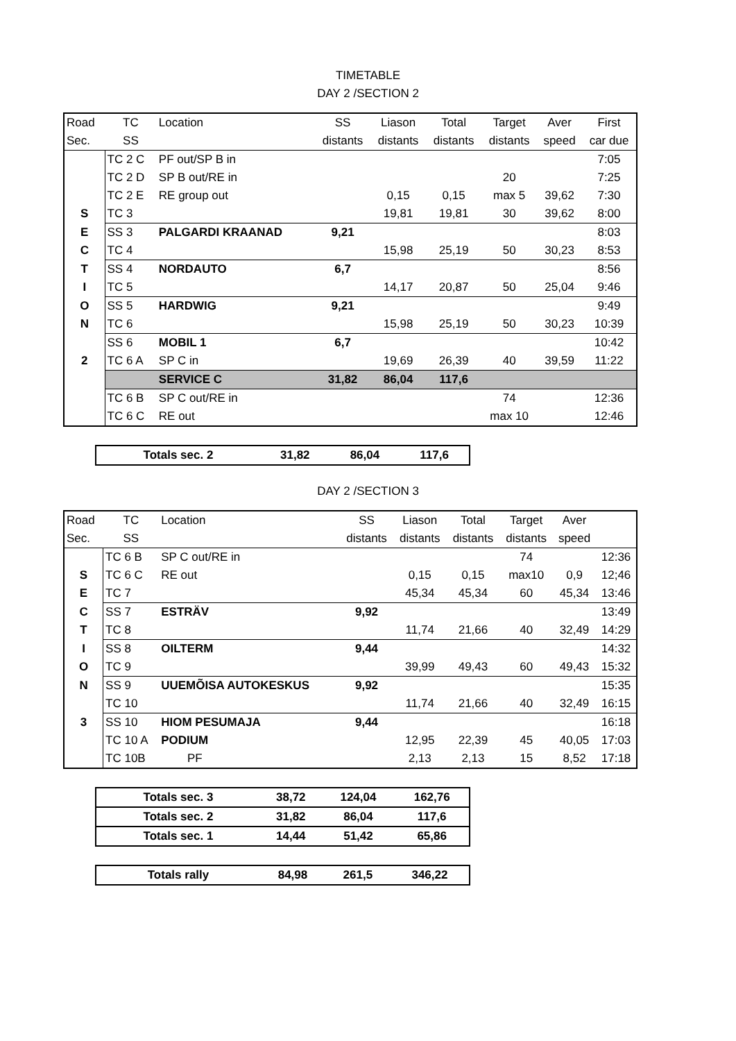TIMETABLE
DAY 2 /SECTION 2
| Road | TC | Location | SS | Liason | Total | Target | Aver | First |
| --- | --- | --- | --- | --- | --- | --- | --- | --- |
| Sec. | SS | | distants | distants | distants | distants | speed | car due |
| | TC 2 C | PF out/SP B in | | | | | | 7:05 |
| | TC 2 D | SP B out/RE in | | | | 20 | | 7:25 |
| | TC 2 E | RE group out | | 0,15 | 0,15 | max 5 | 39,62 | 7:30 |
| S | TC 3 | | | 19,81 | 19,81 | 30 | 39,62 | 8:00 |
| E | SS 3 | PALGARDI KRAANAD | 9,21 | | | | | 8:03 |
| C | TC 4 | | | 15,98 | 25,19 | 50 | 30,23 | 8:53 |
| T | SS 4 | NORDAUTO | 6,7 | | | | | 8:56 |
| I | TC 5 | | | 14,17 | 20,87 | 50 | 25,04 | 9:46 |
| O | SS 5 | HARDWIG | 9,21 | | | | | 9:49 |
| N | TC 6 | | | 15,98 | 25,19 | 50 | 30,23 | 10:39 |
| | SS 6 | MOBIL 1 | 6,7 | | | | | 10:42 |
| 2 | TC 6 A | SP C in | | 19,69 | 26,39 | 40 | 39,59 | 11:22 |
| | | SERVICE C | 31,82 | 86,04 | 117,6 | | | |
| | TC 6 B | SP C out/RE in | | | | 74 | | 12:36 |
| | TC 6 C | RE out | | | | max 10 | | 12:46 |
| Totals sec. 2 | 31,82 | 86,04 | 117,6 |
DAY 2 /SECTION 3
| Road | TC | Location | SS | Liason | Total | Target | Aver | |
| --- | --- | --- | --- | --- | --- | --- | --- | --- |
| Sec. | SS | | distants | distants | distants | distants | speed | |
| | TC 6 B | SP C out/RE in | | | | 74 | | 12:36 |
| S | TC 6 C | RE out | | 0,15 | 0,15 | max10 | 0,9 | 12;46 |
| E | TC 7 | | | 45,34 | 45,34 | 60 | 45,34 | 13:46 |
| C | SS 7 | ESTRÄV | 9,92 | | | | | 13:49 |
| T | TC 8 | | | 11,74 | 21,66 | 40 | 32,49 | 14:29 |
| I | SS 8 | OILTERM | 9,44 | | | | | 14:32 |
| O | TC 9 | | | 39,99 | 49,43 | 60 | 49,43 | 15:32 |
| N | SS 9 | UUEMÕISA AUTOKESKUS | 9,92 | | | | | 15:35 |
| | TC 10 | | | 11,74 | 21,66 | 40 | 32,49 | 16:15 |
| 3 | SS 10 | HIOM PESUMAJA | 9,44 | | | | | 16:18 |
| | TC 10 A | PODIUM | | 12,95 | 22,39 | 45 | 40,05 | 17:03 |
| | TC 10B | PF | | 2,13 | 2,13 | 15 | 8,52 | 17:18 |
| Totals sec. 3 | 38,72 | 124,04 | 162,76 |
| Totals sec. 2 | 31,82 | 86,04 | 117,6 |
| Totals sec. 1 | 14,44 | 51,42 | 65,86 |
| Totals rally | 84,98 | 261,5 | 346,22 |